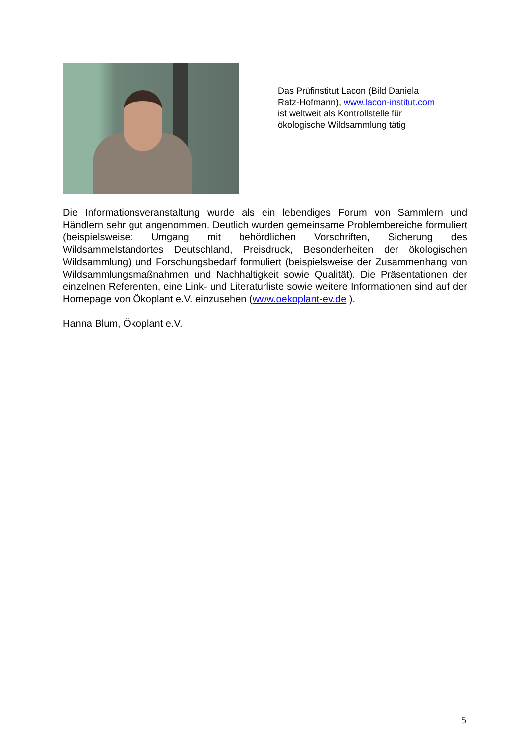Das Prüfinstitut Lacon (Bild Daniela Ratz-Hofmann), www.lacon-institut.com
ist weltweit als Kontrollstelle für ökologische Wildsammlung tätig
Die Informationsveranstaltung wurde als ein lebendiges Forum von Sammlern und Händlern sehr gut angenommen. Deutlich wurden gemeinsame Problembereiche formuliert (beispielsweise: Umgang mit behördlichen Vorschriften, Sicherung des Wildsammelstandortes Deutschland, Preisdruck, Besonderheiten der ökologischen Wildsammlung) und Forschungsbedarf formuliert (beispielsweise der Zusammenhang von Wildsammlungsmaßnahmen und Nachhaltigkeit sowie Qualität). Die Präsentationen der einzelnen Referenten, eine Link- und Literaturliste sowie weitere Informationen sind auf der Homepage von Ökoplant e.V. einzusehen (www.oekoplant-ev.de ).
Hanna Blum, Ökoplant e.V.
5